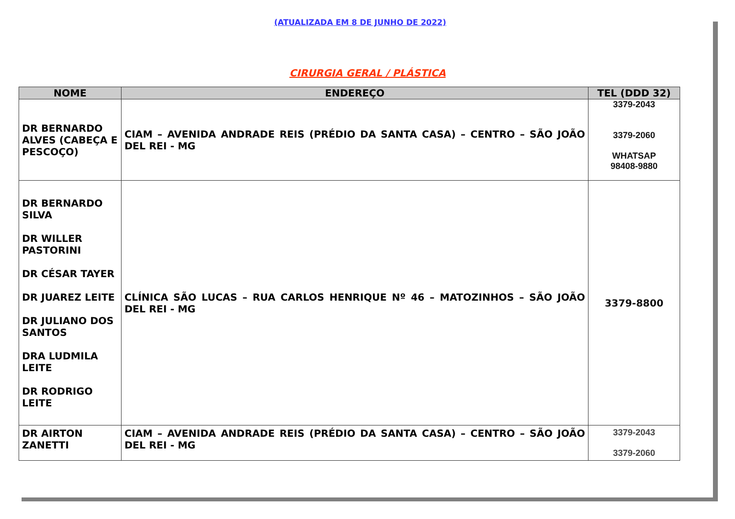(ATUALIZADA EM 8 DE JUNHO DE 2022)
CIRURGIA GERAL / PLÁSTICA
| NOME | ENDEREÇO | TEL (DDD 32) |
| --- | --- | --- |
| DR BERNARDO ALVES (CABEÇA E PESCOÇO) | CIAM – AVENIDA ANDRADE REIS (PRÉDIO DA SANTA CASA) – CENTRO – SÃO JOÃO DEL REI - MG | 3379-2043 3379-2060 WHATSAP 98408-9880 |
| DR BERNARDO SILVA DR WILLER PASTORINI DR CÉSAR TAYER DR JUAREZ LEITE DR JULIANO DOS SANTOS DRA LUDMILA LEITE DR RODRIGO LEITE | CLÍNICA SÃO LUCAS – RUA CARLOS HENRIQUE Nº 46 – MATOZINHOS – SÃO JOÃO DEL REI - MG | 3379-8800 |
| DR AIRTON ZANETTI | CIAM – AVENIDA ANDRADE REIS (PRÉDIO DA SANTA CASA) – CENTRO – SÃO JOÃO DEL REI - MG | 3379-2043 3379-2060 |